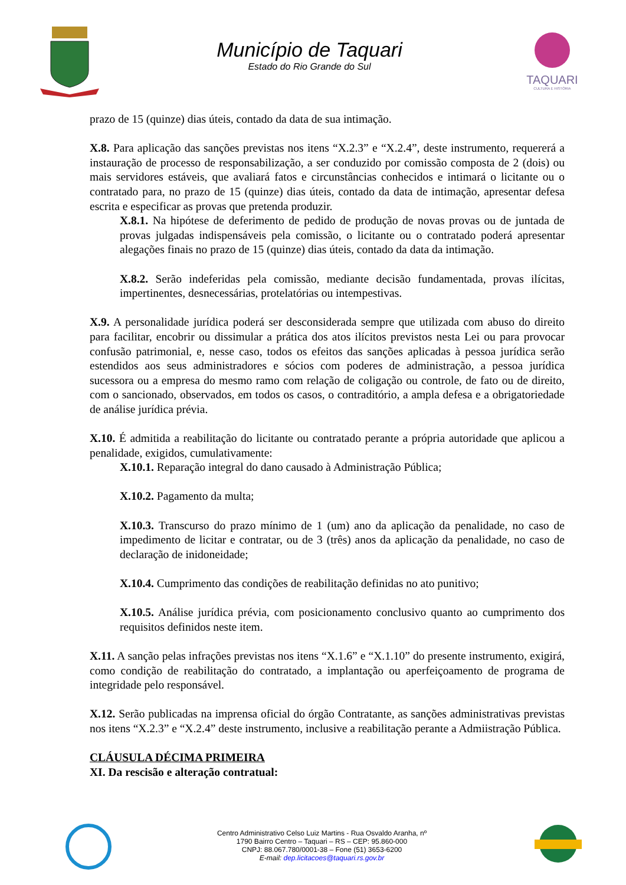Município de Taquari
Estado do Rio Grande do Sul
TAQUARI
CULTURA E HISTÓRIA
prazo de 15 (quinze) dias úteis, contado da data de sua intimação.
X.8. Para aplicação das sanções previstas nos itens “X.2.3” e “X.2.4”, deste instrumento, requererá a instauração de processo de responsabilização, a ser conduzido por comissão composta de 2 (dois) ou mais servidores estáveis, que avaliará fatos e circunstâncias conhecidos e intimará o licitante ou o contratado para, no prazo de 15 (quinze) dias úteis, contado da data de intimação, apresentar defesa escrita e especificar as provas que pretenda produzir.
X.8.1. Na hipótese de deferimento de pedido de produção de novas provas ou de juntada de provas julgadas indispensáveis pela comissão, o licitante ou o contratado poderá apresentar alegações finais no prazo de 15 (quinze) dias úteis, contado da data da intimação.
X.8.2. Serão indeferidas pela comissão, mediante decisão fundamentada, provas ilícitas, impertinentes, desnecessárias, protelatórias ou intempestivas.
X.9. A personalidade jurídica poderá ser desconsiderada sempre que utilizada com abuso do direito para facilitar, encobrir ou dissimular a prática dos atos ilícitos previstos nesta Lei ou para provocar confusão patrimonial, e, nesse caso, todos os efeitos das sanções aplicadas à pessoa jurídica serão estendidos aos seus administradores e sócios com poderes de administração, a pessoa jurídica sucessora ou a empresa do mesmo ramo com relação de coligação ou controle, de fato ou de direito, com o sancionado, observados, em todos os casos, o contraditório, a ampla defesa e a obrigatoriedade de análise jurídica prévia.
X.10. É admitida a reabilitação do licitante ou contratado perante a própria autoridade que aplicou a penalidade, exigidos, cumulativamente:
X.10.1. Reparação integral do dano causado à Administração Pública;
X.10.2. Pagamento da multa;
X.10.3. Transcurso do prazo mínimo de 1 (um) ano da aplicação da penalidade, no caso de impedimento de licitar e contratar, ou de 3 (três) anos da aplicação da penalidade, no caso de declaração de inidoneidade;
X.10.4. Cumprimento das condições de reabilitação definidas no ato punitivo;
X.10.5. Análise jurídica prévia, com posicionamento conclusivo quanto ao cumprimento dos requisitos definidos neste item.
X.11. A sanção pelas infrações previstas nos itens “X.1.6” e “X.1.10” do presente instrumento, exigirá, como condição de reabilitação do contratado, a implantação ou aperfeiçoamento de programa de integridade pelo responsável.
X.12. Serão publicadas na imprensa oficial do órgão Contratante, as sanções administrativas previstas nos itens “X.2.3” e “X.2.4” deste instrumento, inclusive a reabilitação perante a Admiistração Pública.
CLÁUSULA DÉCIMA PRIMEIRA
XI. Da rescisão e alteração contratual:
Centro Administrativo Celso Luiz Martins - Rua Osvaldo Aranha, nº
1790 Bairro Centro – Taquari – RS – CEP: 95.860-000
CNPJ: 88.067.780/0001-38 – Fone (51) 3653-6200
E-mail: dep.licitacoes@taquari.rs.gov.br